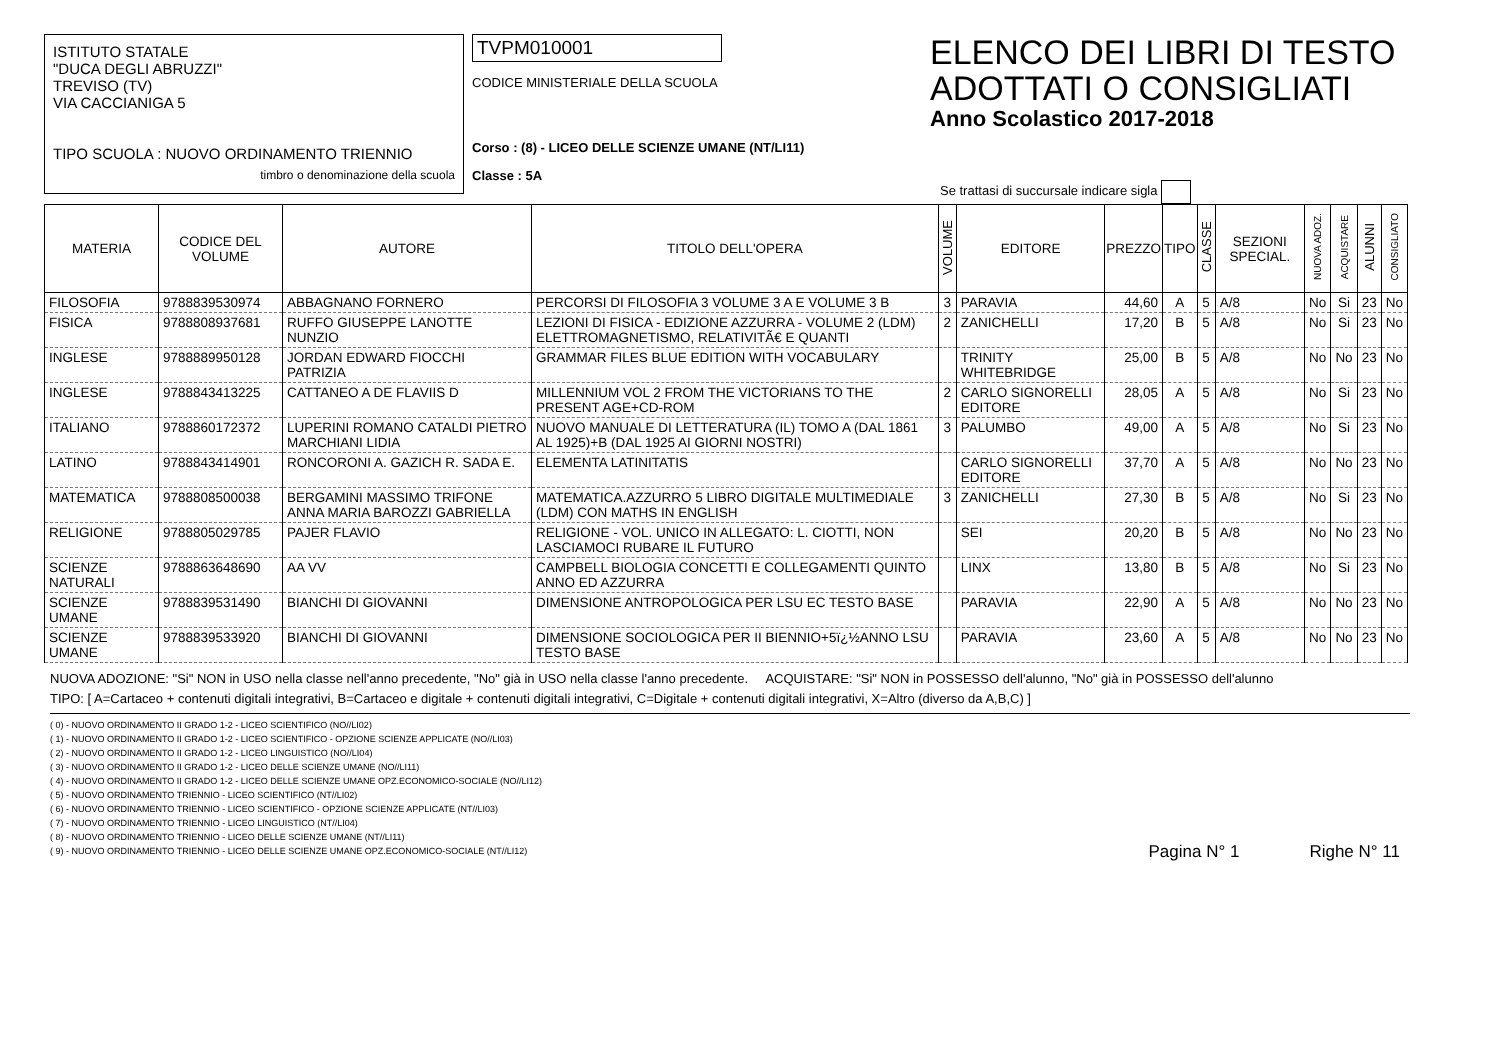ISTITUTO STATALE
"DUCA DEGLI ABRUZZI"
TREVISO (TV)
VIA CACCIANIGA 5
TIPO SCUOLA : NUOVO ORDINAMENTO TRIENNIO
timbro o denominazione della scuola
TVPM010001
CODICE MINISTERIALE DELLA SCUOLA
Corso : (8) - LICEO DELLE SCIENZE UMANE (NT/LI11)
Classe : 5A
ELENCO DEI LIBRI DI TESTO
ADOTTATI O CONSIGLIATI
Anno Scolastico 2017-2018
Se trattasi di succursale indicare sigla
| MATERIA | CODICE DEL VOLUME | AUTORE | TITOLO DELL'OPERA | VOLUME | EDITORE | PREZZO | TIPO | CLASSE | SEZIONI SPECIAL. | NUOVA ADOZ. | ACQUISTARE | ALUNNI | CONSIGLIATO |
| --- | --- | --- | --- | --- | --- | --- | --- | --- | --- | --- | --- | --- | --- |
| FILOSOFIA | 9788839530974 | ABBAGNANO FORNERO | PERCORSI DI FILOSOFIA 3 VOLUME 3 A E VOLUME 3 B | 3 | PARAVIA | 44,60 | A | 5 | A/8 | No | Si | 23 | No |
| FISICA | 9788808937681 | RUFFO GIUSEPPE LANOTTE NUNZIO | LEZIONI DI FISICA - EDIZIONE AZZURRA - VOLUME 2 (LDM) ELETTROMAGNETISMO, RELATIVITÃ€ E QUANTI | 2 | ZANICHELLI | 17,20 | B | 5 | A/8 | No | Si | 23 | No |
| INGLESE | 9788889950128 | JORDAN EDWARD FIOCCHI PATRIZIA | GRAMMAR FILES BLUE EDITION WITH VOCABULARY | | TRINITY WHITEBRIDGE | 25,00 | B | 5 | A/8 | No | No | 23 | No |
| INGLESE | 9788843413225 | CATTANEO A DE FLAVIIS D | MILLENNIUM VOL 2 FROM THE VICTORIANS TO THE PRESENT AGE+CD-ROM | 2 | CARLO SIGNORELLI EDITORE | 28,05 | A | 5 | A/8 | No | Si | 23 | No |
| ITALIANO | 9788860172372 | LUPERINI ROMANO CATALDI PIETRO MARCHIANI LIDIA | NUOVO MANUALE DI LETTERATURA (IL) TOMO A (DAL 1861 AL 1925)+B (DAL 1925 AI GIORNI NOSTRI) | 3 | PALUMBO | 49,00 | A | 5 | A/8 | No | Si | 23 | No |
| LATINO | 9788843414901 | RONCORONI A. GAZICH R. SADA E. | ELEMENTA LATINITATIS | | CARLO SIGNORELLI EDITORE | 37,70 | A | 5 | A/8 | No | No | 23 | No |
| MATEMATICA | 9788808500038 | BERGAMINI MASSIMO TRIFONE ANNA MARIA BAROZZI GABRIELLA | MATEMATICA.AZZURRO 5 LIBRO DIGITALE MULTIMEDIALE (LDM) CON MATHS IN ENGLISH | 3 | ZANICHELLI | 27,30 | B | 5 | A/8 | No | Si | 23 | No |
| RELIGIONE | 9788805029785 | PAJER FLAVIO | RELIGIONE - VOL. UNICO IN ALLEGATO: L. CIOTTI, NON LASCIAMOCI RUBARE IL FUTURO | | SEI | 20,20 | B | 5 | A/8 | No | No | 23 | No |
| SCIENZE NATURALI | 9788863648690 | AA VV | CAMPBELL BIOLOGIA CONCETTI E COLLEGAMENTI QUINTO ANNO ED AZZURRA | | LINX | 13,80 | B | 5 | A/8 | No | Si | 23 | No |
| SCIENZE UMANE | 9788839531490 | BIANCHI DI GIOVANNI | DIMENSIONE ANTROPOLOGICA PER LSU EC TESTO BASE | | PARAVIA | 22,90 | A | 5 | A/8 | No | No | 23 | No |
| SCIENZE UMANE | 9788839533920 | BIANCHI DI GIOVANNI | DIMENSIONE SOCIOLOGICA PER II BIENNIO+5ï¿½ANNO LSU TESTO BASE | | PARAVIA | 23,60 | A | 5 | A/8 | No | No | 23 | No |
NUOVA ADOZIONE: "Si" NON in USO nella classe nell'anno precedente, "No" già in USO nella classe l'anno precedente. ACQUISTARE: "Si" NON in POSSESSO dell'alunno, "No" già in POSSESSO dell'alunno
TIPO: [ A=Cartaceo + contenuti digitali integrativi, B=Cartaceo e digitale + contenuti digitali integrativi, C=Digitale + contenuti digitali integrativi, X=Altro (diverso da A,B,C) ]
( 0) - NUOVO ORDINAMENTO II GRADO 1-2 - LICEO SCIENTIFICO (NO//LI02)
( 1) - NUOVO ORDINAMENTO II GRADO 1-2 - LICEO SCIENTIFICO - OPZIONE SCIENZE APPLICATE (NO//LI03)
( 2) - NUOVO ORDINAMENTO II GRADO 1-2 - LICEO LINGUISTICO (NO//LI04)
( 3) - NUOVO ORDINAMENTO II GRADO 1-2 - LICEO DELLE SCIENZE UMANE (NO//LI11)
( 4) - NUOVO ORDINAMENTO II GRADO 1-2 - LICEO DELLE SCIENZE UMANE OPZ.ECONOMICO-SOCIALE (NO//LI12)
( 5) - NUOVO ORDINAMENTO TRIENNIO - LICEO SCIENTIFICO (NT//LI02)
( 6) - NUOVO ORDINAMENTO TRIENNIO - LICEO SCIENTIFICO - OPZIONE SCIENZE APPLICATE (NT//LI03)
( 7) - NUOVO ORDINAMENTO TRIENNIO - LICEO LINGUISTICO (NT//LI04)
( 8) - NUOVO ORDINAMENTO TRIENNIO - LICEO DELLE SCIENZE UMANE (NT//LI11)
( 9) - NUOVO ORDINAMENTO TRIENNIO - LICEO DELLE SCIENZE UMANE OPZ.ECONOMICO-SOCIALE (NT//LI12)
Pagina N° 1 Righe N° 11